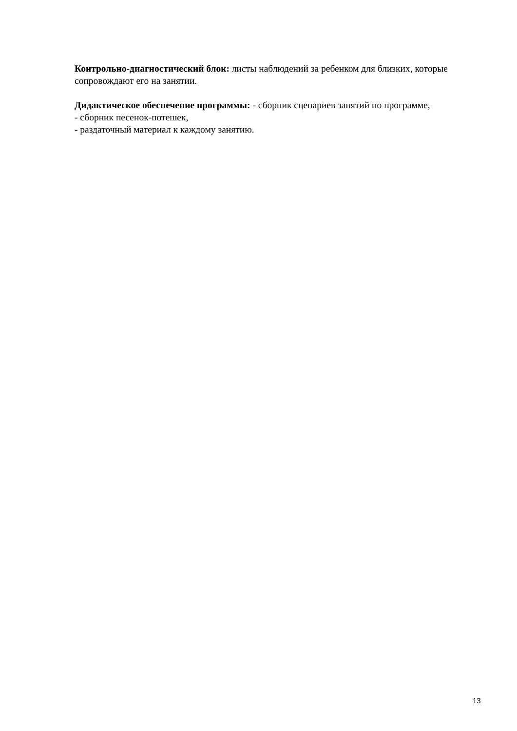Контрольно-диагностический блок: листы наблюдений за ребенком для близких, которые сопровождают его на занятии.
Дидактическое обеспечение программы: - сборник сценариев занятий по программе,
- сборник песенок-потешек,
- раздаточный материал к каждому занятию.
13